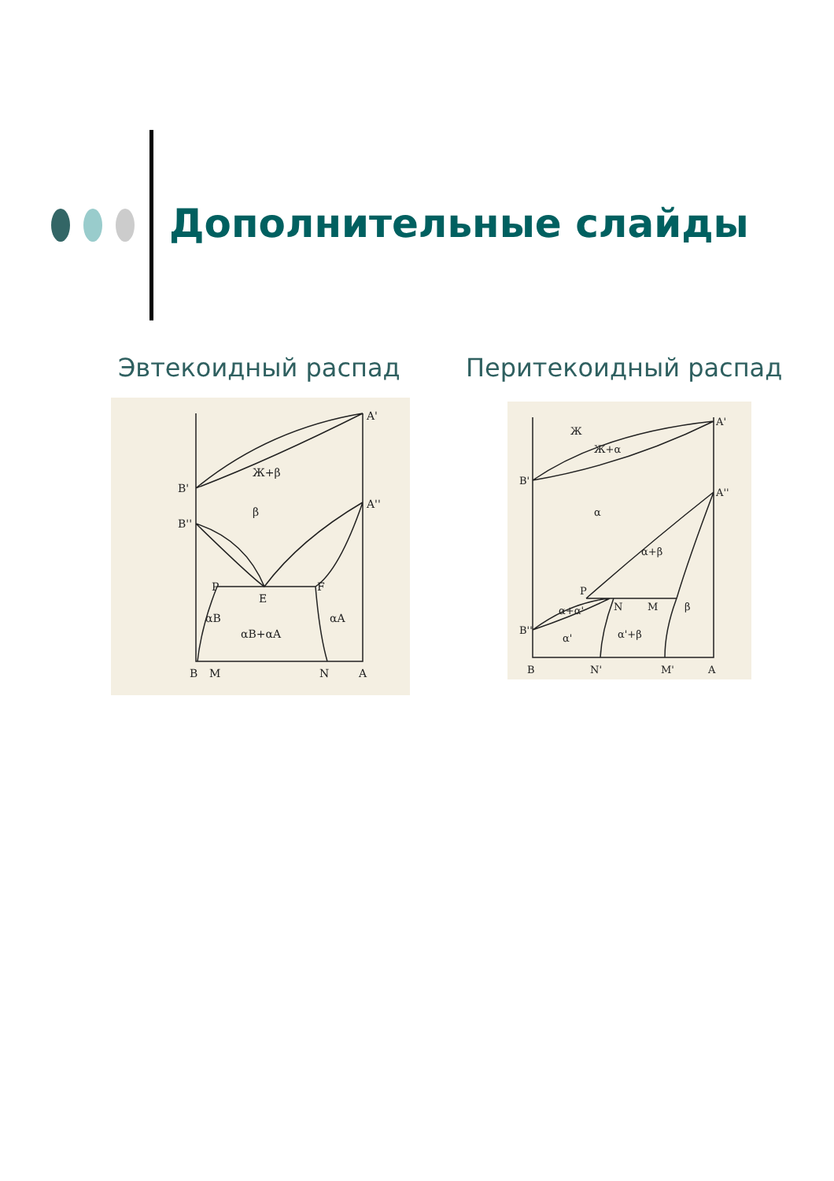Дополнительные слайды
Эвтекоидный распад Перитекоидный распад
A'
A''
B'
B''
Ж+β
β
P
E
F
αB
αA
αB+αA
B
M
N
A
A'
A''
B'
B''
Ж
Ж+α
α
α+β
P
N
M
β
α+α'
α'
α'+β
B
N'
M'
A